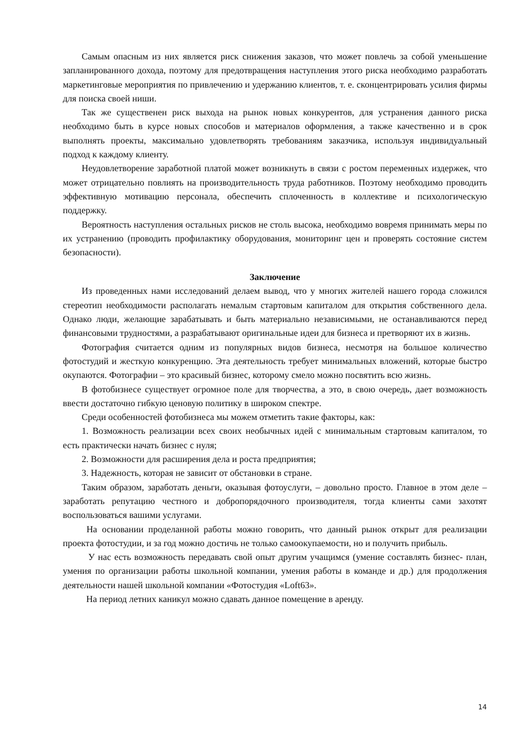Самым опасным из них является риск снижения заказов, что может повлечь за собой уменьшение запланированного дохода, поэтому для предотвращения наступления этого риска необходимо разработать маркетинговые мероприятия по привлечению и удержанию клиентов, т. е. сконцентрировать усилия фирмы для поиска своей ниши.
Так же существенен риск выхода на рынок новых конкурентов, для устранения данного риска необходимо быть в курсе новых способов и материалов оформления, а также качественно и в срок выполнять проекты, максимально удовлетворять требованиям заказчика, используя индивидуальный подход к каждому клиенту.
Неудовлетворение заработной платой может возникнуть в связи с ростом переменных издержек, что может отрицательно повлиять на производительность труда работников. Поэтому необходимо проводить эффективную мотивацию персонала, обеспечить сплоченность в коллективе и психологическую поддержку.
Вероятность наступления остальных рисков не столь высока, необходимо вовремя принимать меры по их устранению (проводить профилактику оборудования, мониторинг цен и проверять состояние систем безопасности).
Заключение
Из проведенных нами исследований делаем вывод, что у многих жителей нашего города сложился стереотип необходимости располагать немалым стартовым капиталом для открытия собственного дела. Однако люди, желающие зарабатывать и быть материально независимыми, не останавливаются перед финансовыми трудностями, а разрабатывают оригинальные идеи для бизнеса и претворяют их в жизнь.
Фотография считается одним из популярных видов бизнеса, несмотря на большое количество фотостудий и жесткую конкуренцию. Эта деятельность требует минимальных вложений, которые быстро окупаются. Фотографии – это красивый бизнес, которому смело можно посвятить всю жизнь.
В фотобизнесе существует огромное поле для творчества, а это, в свою очередь, дает возможность ввести достаточно гибкую ценовую политику в широком спектре.
Среди особенностей фотобизнеса мы можем отметить такие факторы, как:
1. Возможность реализации всех своих необычных идей с минимальным стартовым капиталом, то есть практически начать бизнес с нуля;
2. Возможности для расширения дела и роста предприятия;
3. Надежность, которая не зависит от обстановки в стране.
Таким образом, заработать деньги, оказывая фотоуслуги, – довольно просто. Главное в этом деле – заработать репутацию честного и добропорядочного производителя, тогда клиенты сами захотят воспользоваться вашими услугами.
На основании проделанной работы можно говорить, что данный рынок открыт для реализации проекта фотостудии, и за год можно достичь не только самоокупаемости, но и получить прибыль.
У нас есть возможность передавать свой опыт другим учащимся (умение составлять бизнес- план, умения по организации работы школьной компании, умения работы в команде и др.) для продолжения деятельности нашей школьной компании «Фотостудия «Loft63».
На период летних каникул можно сдавать данное помещение в аренду.
14